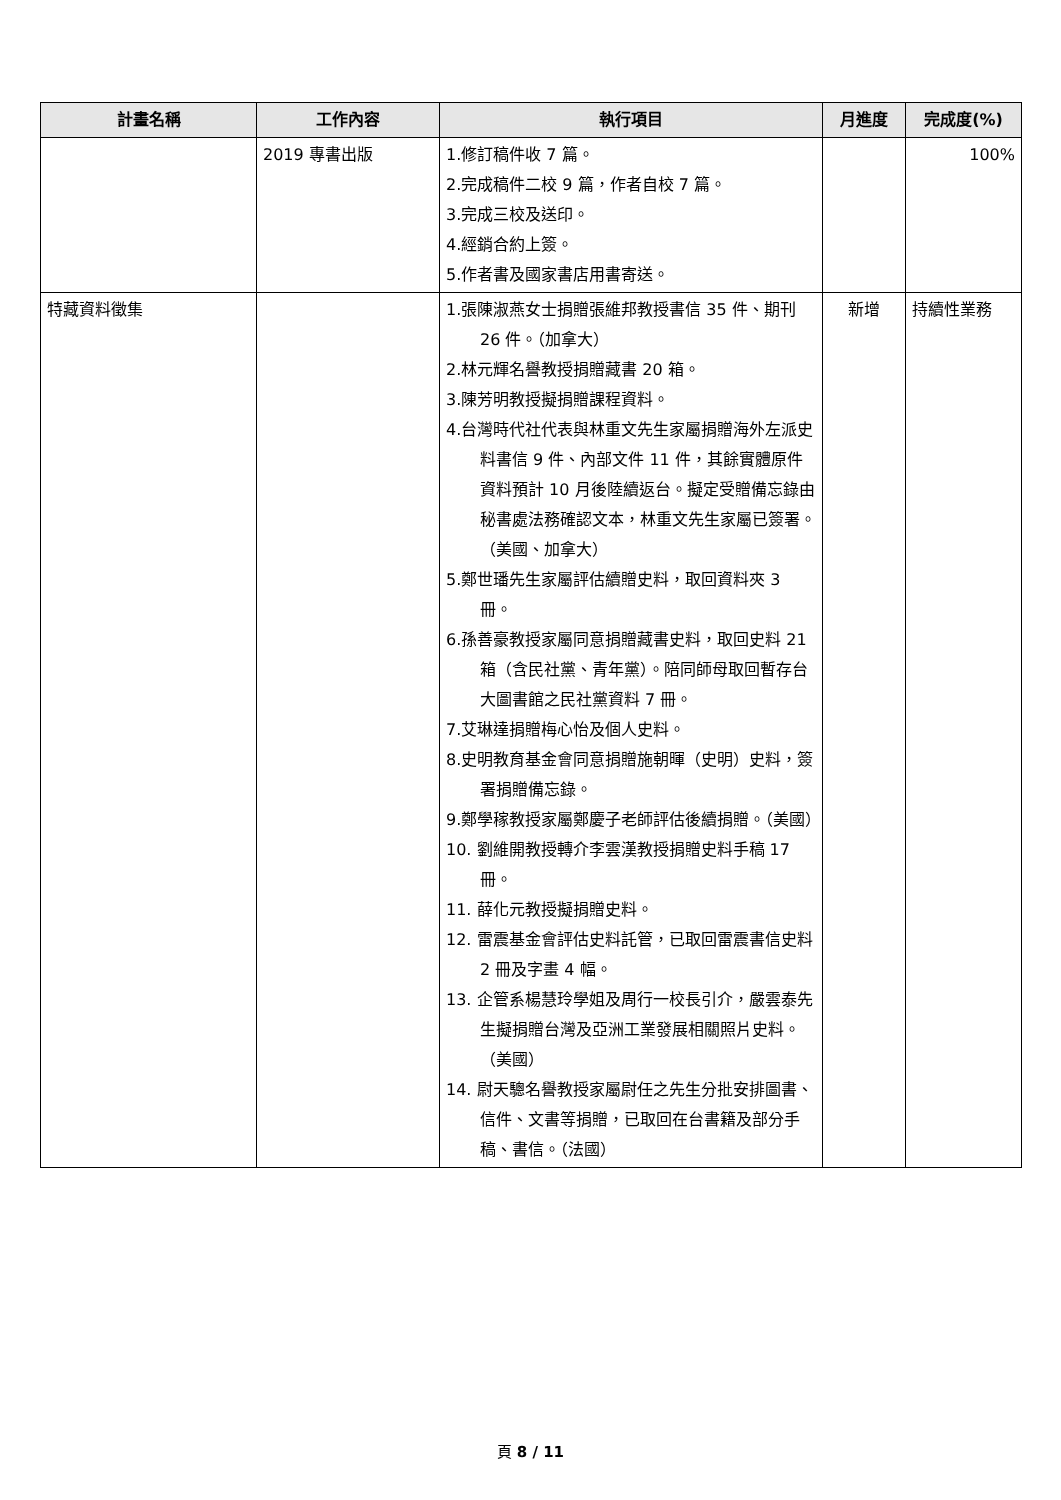| 計畫名稱 | 工作內容 | 執行項目 | 月進度 | 完成度(%) |
| --- | --- | --- | --- | --- |
| | 2019 專書出版 | 1.修訂稿件收 7 篇。 2.完成稿件二校 9 篇，作者自校 7 篇。 3.完成三校及送印。 4.經銷合約上簽。 5.作者書及國家書店用書寄送。 | | 100% |
| 特藏資料徵集 | | 1.張陳淑燕女士捐贈張維邦教授書信 35 件、期刊 26 件。（加拿大） 2.林元輝名譽教授捐贈藏書 20 箱。 3.陳芳明教授擬捐贈課程資料。 4.台灣時代社代表與林重文先生家屬捐贈海外左派史料書信 9 件、內部文件 11 件，其餘實體原件資料預計 10 月後陸續返台。擬定受贈備忘錄由秘書處法務確認文本，林重文先生家屬已簽署。（美國、加拿大） 5.鄭世璠先生家屬評估續贈史料，取回資料夾 3 冊。 6.孫善豪教授家屬同意捐贈藏書史料，取回史料 21 箱（含民社黨、青年黨）。陪同師母取回暫存台大圖書館之民社黨資料 7 冊。 7.艾琳達捐贈梅心怡及個人史料。 8.史明教育基金會同意捐贈施朝暉（史明）史料，簽署捐贈備忘錄。 9.鄭學稼教授家屬鄭慶子老師評估後續捐贈。（美國） 10. 劉維開教授轉介李雲漢教授捐贈史料手稿 17 冊。 11. 薛化元教授擬捐贈史料。 12. 雷震基金會評估史料託管，已取回雷震書信史料 2 冊及字畫 4 幅。 13. 企管系楊慧玲學姐及周行一校長引介，嚴雲泰先生擬捐贈台灣及亞洲工業發展相關照片史料。（美國） 14. 尉天驄名譽教授家屬尉任之先生分批安排圖書、信件、文書等捐贈，已取回在台書籍及部分手稿、書信。（法國） | 新增 | 持續性業務 |
頁 8 / 11